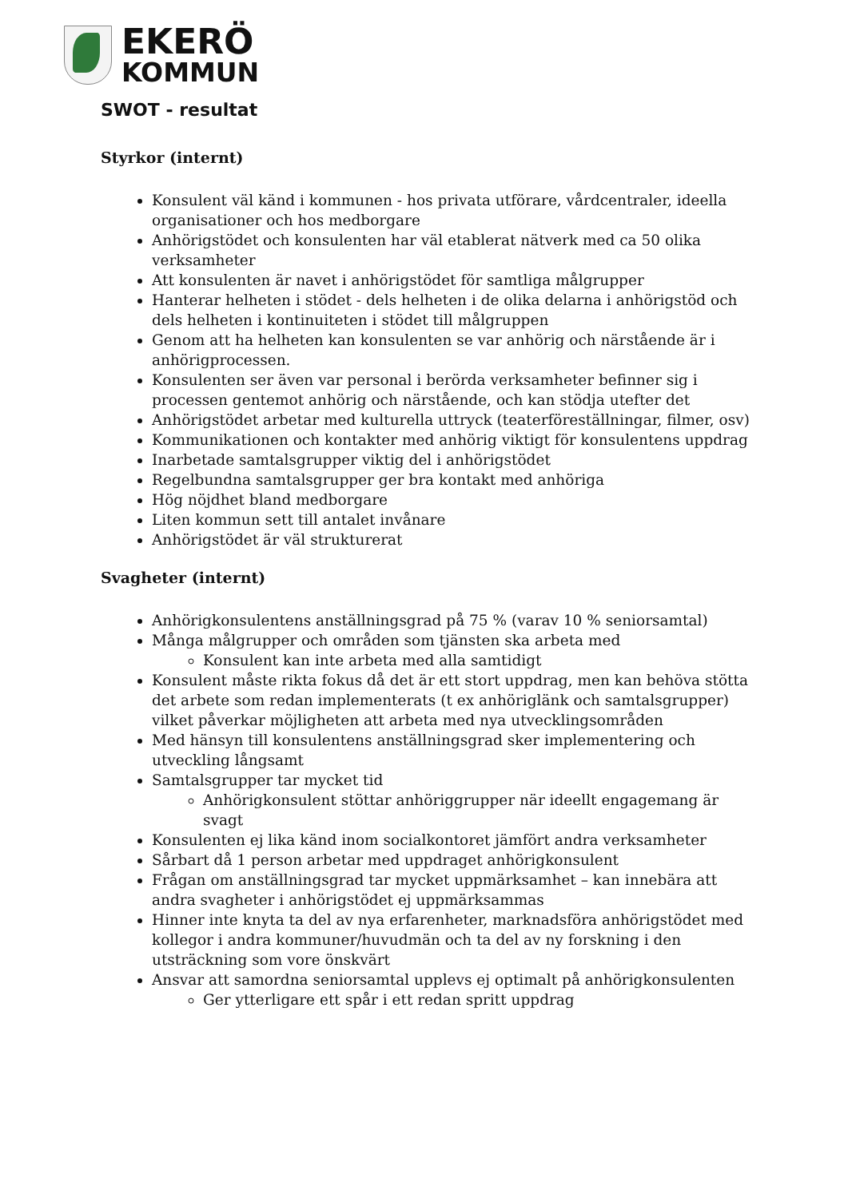EKERÖ
KOMMUN
SWOT - resultat
Styrkor (internt)
Konsulent väl känd i kommunen - hos privata utförare, vårdcentraler, ideella organisationer och hos medborgare
Anhörigstödet och konsulenten har väl etablerat nätverk med ca 50 olika verksamheter
Att konsulenten är navet i anhörigstödet för samtliga målgrupper
Hanterar helheten i stödet - dels helheten i de olika delarna i anhörigstöd och dels helheten i kontinuiteten i stödet till målgruppen
Genom att ha helheten kan konsulenten se var anhörig och närstående är i anhörigprocessen.
Konsulenten ser även var personal i berörda verksamheter befinner sig i processen gentemot anhörig och närstående, och kan stödja utefter det
Anhörigstödet arbetar med kulturella uttryck (teaterföreställningar, filmer, osv)
Kommunikationen och kontakter med anhörig viktigt för konsulentens uppdrag
Inarbetade samtalsgrupper viktig del i anhörigstödet
Regelbundna samtalsgrupper ger bra kontakt med anhöriga
Hög nöjdhet bland medborgare
Liten kommun sett till antalet invånare
Anhörigstödet är väl strukturerat
Svagheter (internt)
Anhörigkonsulentens anställningsgrad på 75 % (varav 10 % seniorsamtal)
Många målgrupper och områden som tjänsten ska arbeta med
Konsulent kan inte arbeta med alla samtidigt
Konsulent måste rikta fokus då det är ett stort uppdrag, men kan behöva stötta det arbete som redan implementerats (t ex anhöriglänk och samtalsgrupper) vilket påverkar möjligheten att arbeta med nya utvecklingsområden
Med hänsyn till konsulentens anställningsgrad sker implementering och utveckling långsamt
Samtalsgrupper tar mycket tid
Anhörigkonsulent stöttar anhöriggrupper när ideellt engagemang är svagt
Konsulenten ej lika känd inom socialkontoret jämfört andra verksamheter
Sårbart då 1 person arbetar med uppdraget anhörigkonsulent
Frågan om anställningsgrad tar mycket uppmärksamhet – kan innebära att andra svagheter i anhörigstödet ej uppmärksammas
Hinner inte knyta ta del av nya erfarenheter, marknadsföra anhörigstödet med kollegor i andra kommuner/huvudmän och ta del av ny forskning i den utsträckning som vore önskvärt
Ansvar att samordna seniorsamtal upplevs ej optimalt på anhörigkonsulenten
Ger ytterligare ett spår i ett redan spritt uppdrag